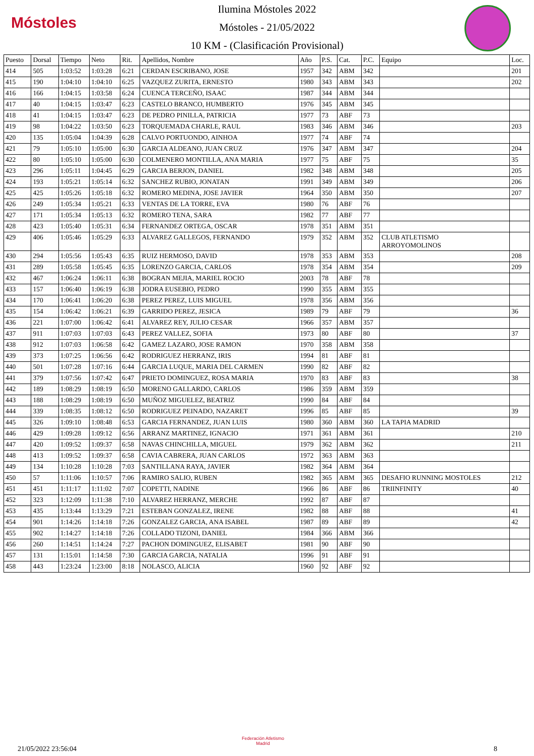Móstoles
Ilumina Móstoles 2022
Móstoles - 21/05/2022
10 KM - (Clasificación Provisional)
| Puesto | Dorsal | Tiempo | Neto | Rit. | Apellidos, Nombre | Año | P.S. | Cat. | P.C. | Equipo | Loc. |
| --- | --- | --- | --- | --- | --- | --- | --- | --- | --- | --- | --- |
| 414 | 505 | 1:03:52 | 1:03:28 | 6:21 | CERDAN ESCRIBANO, JOSE | 1957 | 342 | ABM | 342 | | 201 |
| 415 | 190 | 1:04:10 | 1:04:10 | 6:25 | VAZQUEZ ZURITA, ERNESTO | 1980 | 343 | ABM | 343 | | 202 |
| 416 | 166 | 1:04:15 | 1:03:58 | 6:24 | CUENCA TERCEÑO, ISAAC | 1987 | 344 | ABM | 344 | | |
| 417 | 40 | 1:04:15 | 1:03:47 | 6:23 | CASTELO BRANCO, HUMBERTO | 1976 | 345 | ABM | 345 | | |
| 418 | 41 | 1:04:15 | 1:03:47 | 6:23 | DE PEDRO PINILLA, PATRICIA | 1977 | 73 | ABF | 73 | | |
| 419 | 98 | 1:04:22 | 1:03:50 | 6:23 | TORQUEMADA CHARLE, RAUL | 1983 | 346 | ABM | 346 | | 203 |
| 420 | 135 | 1:05:04 | 1:04:39 | 6:28 | CALVO PORTUONDO, AINHOA | 1977 | 74 | ABF | 74 | | |
| 421 | 79 | 1:05:10 | 1:05:00 | 6:30 | GARCIA ALDEANO, JUAN CRUZ | 1976 | 347 | ABM | 347 | | 204 |
| 422 | 80 | 1:05:10 | 1:05:00 | 6:30 | COLMENERO MONTILLA, ANA MARIA | 1977 | 75 | ABF | 75 | | 35 |
| 423 | 296 | 1:05:11 | 1:04:45 | 6:29 | GARCIA BERJON, DANIEL | 1982 | 348 | ABM | 348 | | 205 |
| 424 | 193 | 1:05:21 | 1:05:14 | 6:32 | SANCHEZ RUBIO, JONATAN | 1991 | 349 | ABM | 349 | | 206 |
| 425 | 425 | 1:05:26 | 1:05:18 | 6:32 | ROMERO MEDINA, JOSE JAVIER | 1964 | 350 | ABM | 350 | | 207 |
| 426 | 249 | 1:05:34 | 1:05:21 | 6:33 | VENTAS DE LA TORRE, EVA | 1980 | 76 | ABF | 76 | | |
| 427 | 171 | 1:05:34 | 1:05:13 | 6:32 | ROMERO TENA, SARA | 1982 | 77 | ABF | 77 | | |
| 428 | 423 | 1:05:40 | 1:05:31 | 6:34 | FERNANDEZ ORTEGA, OSCAR | 1978 | 351 | ABM | 351 | | |
| 429 | 406 | 1:05:46 | 1:05:29 | 6:33 | ALVAREZ GALLEGOS, FERNANDO | 1979 | 352 | ABM | 352 | CLUB ATLETISMO ARROYOMOLINOS | |
| 430 | 294 | 1:05:56 | 1:05:43 | 6:35 | RUIZ HERMOSO, DAVID | 1978 | 353 | ABM | 353 | | 208 |
| 431 | 289 | 1:05:58 | 1:05:45 | 6:35 | LORENZO GARCIA, CARLOS | 1978 | 354 | ABM | 354 | | 209 |
| 432 | 467 | 1:06:24 | 1:06:11 | 6:38 | BOGRAN MEJIA, MARIEL ROCIO | 2003 | 78 | ABF | 78 | | |
| 433 | 157 | 1:06:40 | 1:06:19 | 6:38 | JODRA EUSEBIO, PEDRO | 1990 | 355 | ABM | 355 | | |
| 434 | 170 | 1:06:41 | 1:06:20 | 6:38 | PEREZ PEREZ, LUIS MIGUEL | 1978 | 356 | ABM | 356 | | |
| 435 | 154 | 1:06:42 | 1:06:21 | 6:39 | GARRIDO PEREZ, JESICA | 1989 | 79 | ABF | 79 | | 36 |
| 436 | 221 | 1:07:00 | 1:06:42 | 6:41 | ALVAREZ REY, JULIO CESAR | 1966 | 357 | ABM | 357 | | |
| 437 | 911 | 1:07:03 | 1:07:03 | 6:43 | PEREZ VALLEZ, SOFIA | 1973 | 80 | ABF | 80 | | 37 |
| 438 | 912 | 1:07:03 | 1:06:58 | 6:42 | GAMEZ LAZARO, JOSE RAMON | 1970 | 358 | ABM | 358 | | |
| 439 | 373 | 1:07:25 | 1:06:56 | 6:42 | RODRIGUEZ HERRANZ, IRIS | 1994 | 81 | ABF | 81 | | |
| 440 | 501 | 1:07:28 | 1:07:16 | 6:44 | GARCIA LUQUE, MARIA DEL CARMEN | 1990 | 82 | ABF | 82 | | |
| 441 | 379 | 1:07:56 | 1:07:42 | 6:47 | PRIETO DOMINGUEZ, ROSA MARIA | 1970 | 83 | ABF | 83 | | 38 |
| 442 | 189 | 1:08:29 | 1:08:19 | 6:50 | MORENO GALLARDO, CARLOS | 1986 | 359 | ABM | 359 | | |
| 443 | 188 | 1:08:29 | 1:08:19 | 6:50 | MUÑOZ MIGUELEZ, BEATRIZ | 1990 | 84 | ABF | 84 | | |
| 444 | 339 | 1:08:35 | 1:08:12 | 6:50 | RODRIGUEZ PEINADO, NAZARET | 1996 | 85 | ABF | 85 | | 39 |
| 445 | 326 | 1:09:10 | 1:08:48 | 6:53 | GARCIA FERNANDEZ, JUAN LUIS | 1980 | 360 | ABM | 360 | LA TAPIA MADRID | |
| 446 | 429 | 1:09:28 | 1:09:12 | 6:56 | ARRANZ MARTINEZ, IGNACIO | 1971 | 361 | ABM | 361 | | 210 |
| 447 | 420 | 1:09:52 | 1:09:37 | 6:58 | NAVAS CHINCHILLA, MIGUEL | 1979 | 362 | ABM | 362 | | 211 |
| 448 | 413 | 1:09:52 | 1:09:37 | 6:58 | CAVIA CABRERA, JUAN CARLOS | 1972 | 363 | ABM | 363 | | |
| 449 | 134 | 1:10:28 | 1:10:28 | 7:03 | SANTILLANA RAYA, JAVIER | 1982 | 364 | ABM | 364 | | |
| 450 | 57 | 1:11:06 | 1:10:57 | 7:06 | RAMIRO SALIO, RUBEN | 1982 | 365 | ABM | 365 | DESAFIO RUNNING MOSTOLES | 212 |
| 451 | 451 | 1:11:17 | 1:11:02 | 7:07 | COPETTI, NADINE | 1966 | 86 | ABF | 86 | TRIINFINITY | 40 |
| 452 | 323 | 1:12:09 | 1:11:38 | 7:10 | ALVAREZ HERRANZ, MERCHE | 1992 | 87 | ABF | 87 | | |
| 453 | 435 | 1:13:44 | 1:13:29 | 7:21 | ESTEBAN GONZALEZ, IRENE | 1982 | 88 | ABF | 88 | | 41 |
| 454 | 901 | 1:14:26 | 1:14:18 | 7:26 | GONZALEZ GARCIA, ANA ISABEL | 1987 | 89 | ABF | 89 | | 42 |
| 455 | 902 | 1:14:27 | 1:14:18 | 7:26 | COLLADO TIZONI, DANIEL | 1984 | 366 | ABM | 366 | | |
| 456 | 260 | 1:14:51 | 1:14:24 | 7:27 | PACHON DOMINGUEZ, ELISABET | 1981 | 90 | ABF | 90 | | |
| 457 | 131 | 1:15:01 | 1:14:58 | 7:30 | GARCIA GARCIA, NATALIA | 1996 | 91 | ABF | 91 | | |
| 458 | 443 | 1:23:24 | 1:23:00 | 8:18 | NOLASCO, ALICIA | 1960 | 92 | ABF | 92 | | |
21/05/2022 23:56:04
Federación Atletismo
Madrid
8